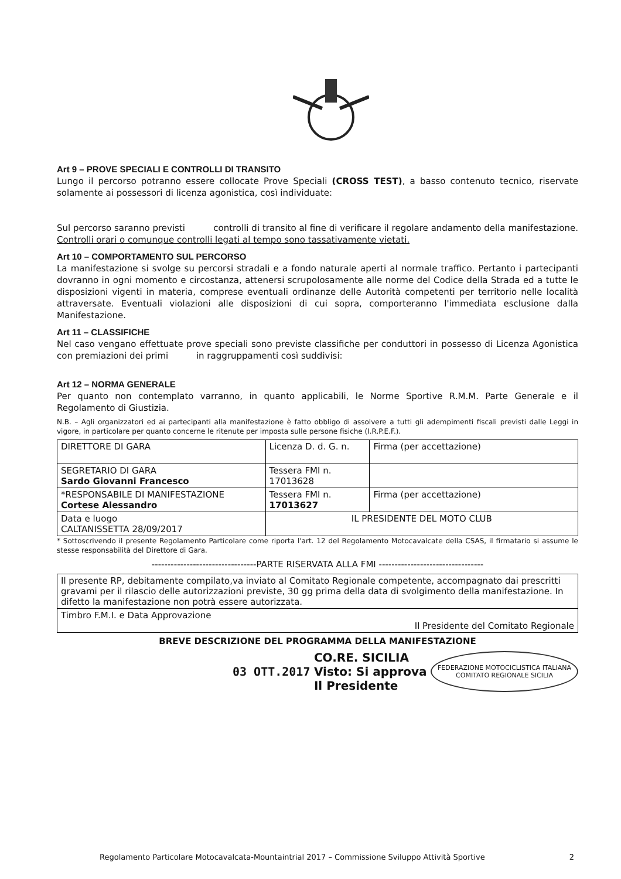Art 9 – PROVE SPECIALI E CONTROLLI DI TRANSITO
Lungo il percorso potranno essere collocate Prove Speciali (CROSS TEST), a basso contenuto tecnico, riservate solamente ai possessori di licenza agonistica, così individuate:
Sul percorso saranno previsti controlli di transito al fine di verificare il regolare andamento della manifestazione. Controlli orari o comunque controlli legati al tempo sono tassativamente vietati.
Art 10 – COMPORTAMENTO SUL PERCORSO
La manifestazione si svolge su percorsi stradali e a fondo naturale aperti al normale traffico. Pertanto i partecipanti dovranno in ogni momento e circostanza, attenersi scrupolosamente alle norme del Codice della Strada ed a tutte le disposizioni vigenti in materia, comprese eventuali ordinanze delle Autorità competenti per territorio nelle località attraversate. Eventuali violazioni alle disposizioni di cui sopra, comporteranno l'immediata esclusione dalla Manifestazione.
Art 11 – CLASSIFICHE
Nel caso vengano effettuate prove speciali sono previste classifiche per conduttori in possesso di Licenza Agonistica con premiazioni dei primi in raggruppamenti così suddivisi:
Art 12 – NORMA GENERALE
Per quanto non contemplato varranno, in quanto applicabili, le Norme Sportive R.M.M. Parte Generale e il Regolamento di Giustizia.
N.B. – Agli organizzatori ed ai partecipanti alla manifestazione è fatto obbligo di assolvere a tutti gli adempimenti fiscali previsti dalle Leggi in vigore, in particolare per quanto concerne le ritenute per imposta sulle persone fisiche (I.R.P.E.F.).
| DIRETTORE DI GARA | Licenza D. d. G. n. | Firma (per accettazione) |
| SEGRETARIO DI GARA Sardo Giovanni Francesco | Tessera FMI n. 17013628 | |
| *RESPONSABILE DI MANIFESTAZIONE Cortese Alessandro | Tessera FMI n. 17013627 | Firma (per accettazione) |
| Data e luogo CALTANISSETTA 28/09/2017 | IL PRESIDENTE DEL MOTO CLUB | |
* Sottoscrivendo il presente Regolamento Particolare come riporta l'art. 12 del Regolamento Motocavalcate della CSAS, il firmatario si assume le stesse responsabilità del Direttore di Gara.
---------------------------------PARTE RISERVATA ALLA FMI ---------------------------------
| Il presente RP, debitamente compilato,va inviato al Comitato Regionale competente, accompagnato dai prescritti gravami per il rilascio delle autorizzazioni previste, 30 gg prima della data di svolgimento della manifestazione. In difetto la manifestazione non potrà essere autorizzata. |
| Timbro F.M.I. e Data Approvazione Il Presidente del Comitato Regionale |
BREVE DESCRIZIONE DEL PROGRAMMA DELLA MANIFESTAZIONE
03 OTT.2017 CO.RE. SICILIA
Visto: Si approva
Il Presidente FEDERAZIONE MOTOCICLISTICA ITALIANA
COMITATO REGIONALE SICILIA
Regolamento Particolare Motocavalcata-Mountaintrial 2017 – Commissione Sviluppo Attività Sportive 2